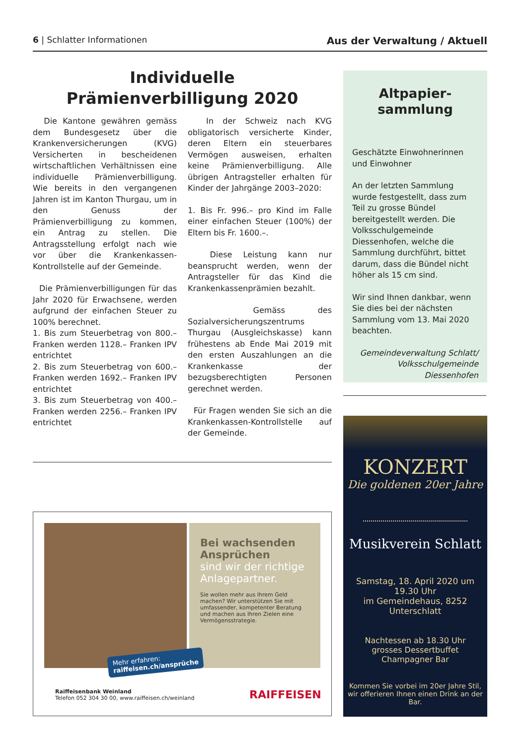6 | Schlatter Informationen Aus der Verwaltung / Aktuell
Individuelle
Prämienverbilligung 2020
Die Kantone gewähren gemäss dem Bundesgesetz über die Krankenversicherungen (KVG) Versicherten in bescheidenen wirtschaftlichen Verhältnissen eine individuelle Prämienverbilligung. Wie bereits in den vergangenen Jahren ist im Kanton Thurgau, um in den Genuss der Prämienverbilligung zu kommen, ein Antrag zu stellen. Die Antragsstellung erfolgt nach wie vor über die Krankenkassen-Kontrollstelle auf der Gemeinde.
Die Prämienverbilligungen für das Jahr 2020 für Erwachsene, werden aufgrund der einfachen Steuer zu 100% berechnet.
1. Bis zum Steuerbetrag von 800.– Franken werden 1128.– Franken IPV entrichtet
2. Bis zum Steuerbetrag von 600.– Franken werden 1692.– Franken IPV entrichtet
3. Bis zum Steuerbetrag von 400.– Franken werden 2256.– Franken IPV entrichtet
In der Schweiz nach KVG obligatorisch versicherte Kinder, deren Eltern ein steuerbares Vermögen ausweisen, erhalten keine Prämienverbilligung. Alle übrigen Antragsteller erhalten für Kinder der Jahrgänge 2003–2020:
1. Bis Fr. 996.– pro Kind im Falle einer einfachen Steuer (100%) der Eltern bis Fr. 1600.–.
Diese Leistung kann nur beansprucht werden, wenn der Antragsteller für das Kind die Krankenkassenprämien bezahlt.
Gemäss des Sozialversicherungszentrums Thurgau (Ausgleichskasse) kann frühestens ab Ende Mai 2019 mit den ersten Auszahlungen an die Krankenkasse der bezugsberechtigten Personen gerechnet werden.
Für Fragen wenden Sie sich an die Krankenkassen-Kontrollstelle auf der Gemeinde.
Altpapier-
sammlung
Geschätzte Einwohnerinnen und Einwohner
An der letzten Sammlung wurde festgestellt, dass zum Teil zu grosse Bündel bereitgestellt werden. Die Volksschulgemeinde Diessenhofen, welche die Sammlung durchführt, bittet darum, dass die Bündel nicht höher als 15 cm sind.
Wir sind Ihnen dankbar, wenn Sie dies bei der nächsten Sammlung vom 13. Mai 2020 beachten.
Gemeindeverwaltung Schlatt/ Volksschulgemeinde Diessenhofen
Bei wachsenden Ansprüchen
sind wir der richtige Anlagepartner.
Sie wollen mehr aus Ihrem Geld machen? Wir unterstützen Sie mit umfassender, kompetenter Beratung und machen aus Ihren Zielen eine Vermögensstrategie.
Mehr erfahren:
raiffeisen.ch/ansprüche
Raiffeisenbank Weinland
Telefon 052 304 30 00, www.raiffeisen.ch/weinland
RAIFFEISEN
KONZERT
Die goldenen 20er Jahre
Musikverein Schlatt
Samstag, 18. April 2020 um 19.30 Uhr
im Gemeindehaus, 8252 Unterschlatt
Nachtessen ab 18.30 Uhr
grosses Dessertbuffet
Champagner Bar
Kommen Sie vorbei im 20er Jahre Stil, wir offerieren Ihnen einen Drink an der Bar.